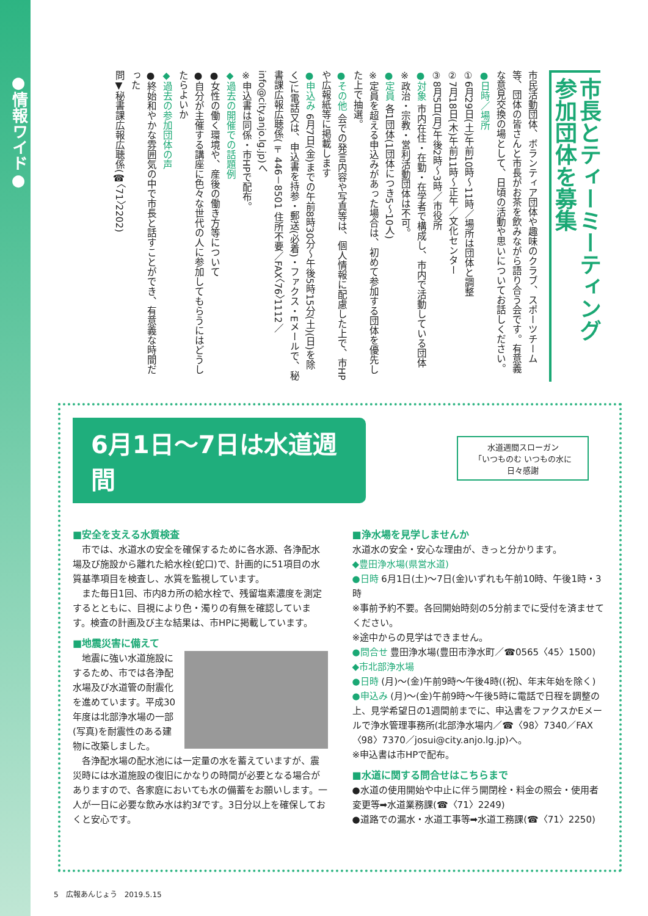●情報ワイド●
市長とティーミーティング
参加団体を募集
市民活動団体、ボランティア団体や趣味のクラブ、スポーツチーム等、団体の皆さんと市長がお茶を飲みながら語り合う会です。有意義な意見交換の場として、日頃の活動や思いについてお話しください。
●日時／場所
①6月29日(土)午前10時～11時／場所は団体と調整
②7月18日(木)午前11時～正午／文化センター
③8月5日(月)午後2時～3時／市役所
●対象 市内在住・在勤・在学者で構成し、市内で活動している団体
※政治・宗教・営利活動団体は不可。
●定員 各1団体(1団体につき5～10人)
※定員を超える申込みがあった場合は、初めて参加する団体を優先した上で抽選。
●その他 会での発言内容や写真等は、個人情報に配慮した上で、市HPや広報紙等に掲載します
●申込み 6月7日(金)までの午前8時30分～午後5時15分(土)(日)を除く)に電話又は、申込書を持参・郵送(必着)・ファクス・Eメールで、秘書課広報広聴係(〒446－8501 住所不要／FAX〈76〉1112／info@city.anjo.lg.jp)へ
※申込書は同係・市HPで配布。
◆過去の開催での話題例
●女性の働く環境や、産後の働き方等について
●自分が主催する講座に色々な世代の人に参加してもらうにはどうしたらよいか
◆過去の参加団体の声
●終始和やかな雰囲気の中で市長と話すことができ、有意義な時間だった
問▼秘書課広報広聴係(☎〈71〉2202)
6月1日～7日は水道週間
水道週間スローガン
「いつものむ いつもの水に
日々感謝
■安全を支える水質検査
　市では、水道水の安全を確保するために各水源、各浄配水場及び施設から離れた給水栓(蛇口)で、計画的に51項目の水質基準項目を検査し、水質を監視しています。
　また毎日1回、市内8カ所の給水栓で、残留塩素濃度を測定するとともに、目視により色・濁りの有無を確認しています。検査の計画及び主な結果は、市HPに掲載しています。
■地震災害に備えて
　地震に強い水道施設にするため、市では各浄配水場及び水道管の耐震化を進めています。平成30年度は北部浄水場の一部(写真)を耐震性のある建物に改築しました。
　各浄配水場の配水池には一定量の水を蓄えていますが、震災時には水道施設の復旧にかなりの時間が必要となる場合がありますので、各家庭においても水の備蓄をお願いします。一人が一日に必要な飲み水は約3ℓです。3日分以上を確保しておくと安心です。
■浄水場を見学しませんか
水道水の安全・安心な理由が、きっと分かります。
◆豊田浄水場(県営水道)
●日時 6月1日(土)～7日(金)いずれも午前10時、午後1時・3時
※事前予約不要。各回開始時刻の5分前までに受付を済ませてください。
※途中からの見学はできません。
●問合せ 豊田浄水場(豊田市浄水町／☎0565〈45〉1500)
◆市北部浄水場
●日時 (月)～(金)午前9時～午後4時((祝)、年末年始を除く)
●申込み (月)～(金)午前9時～午後5時に電話で日程を調整の上、見学希望日の1週間前までに、申込書をファクスかEメールで浄水管理事務所(北部浄水場内／☎〈98〉7340／FAX〈98〉7370／josui@city.anjo.lg.jp)へ。
※申込書は市HPで配布。
■水道に関する問合せはこちらまで
●水道の使用開始や中止に伴う開閉栓・料金の照会・使用者変更等➡水道業務課(☎〈71〉2249)
●道路での漏水・水道工事等➡水道工務課(☎〈71〉2250)
5　広報あんじょう　2019.5.15